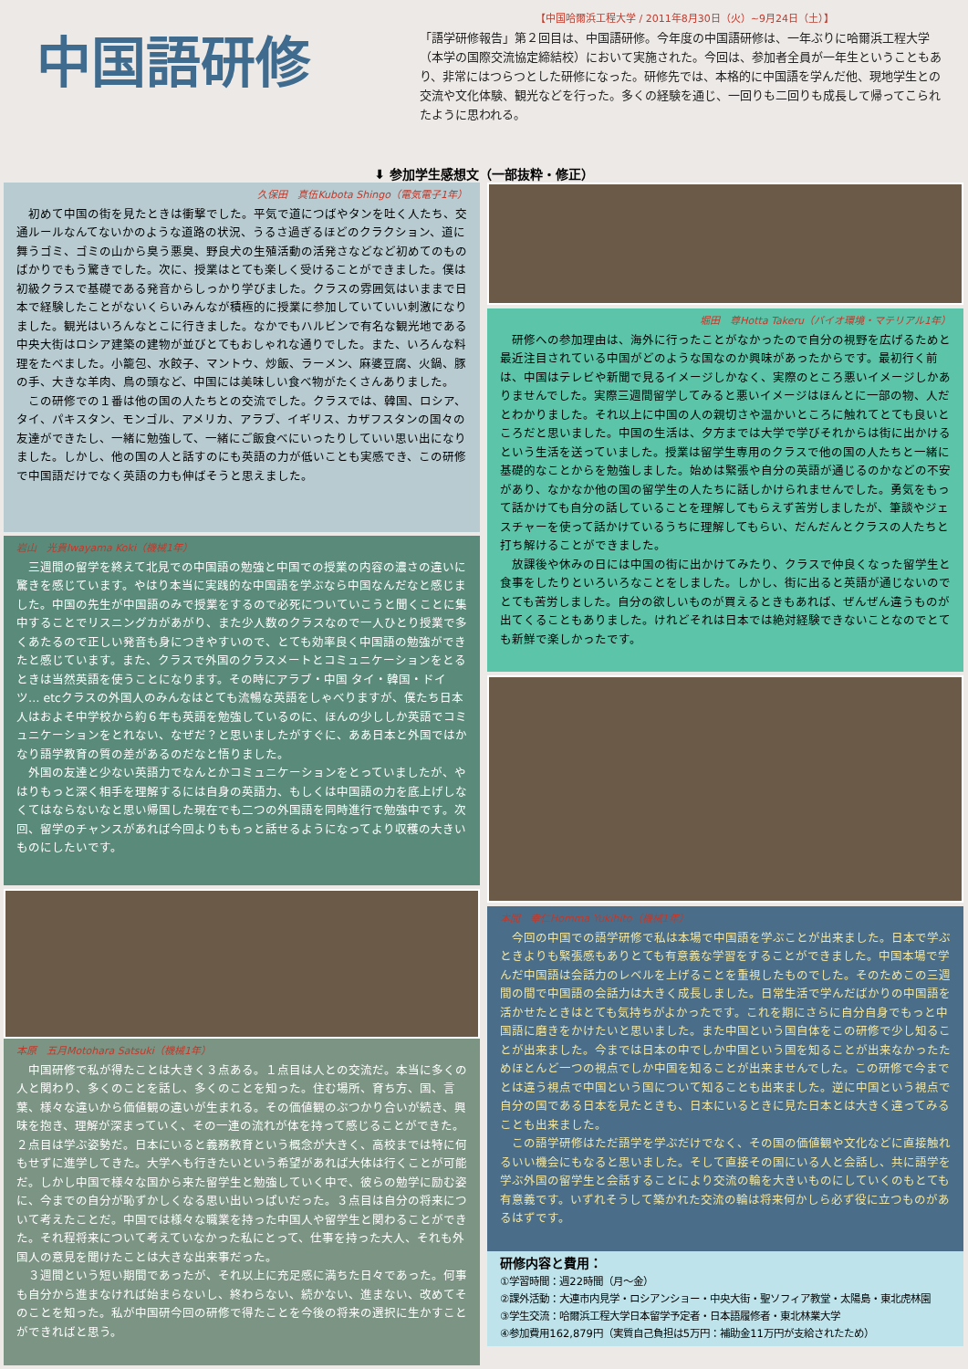中国語研修
【中国哈爾浜工程大学 / 2011年8月30日（火）~9月24日（土）】
「語学研修報告」第２回目は、中国語研修。今年度の中国語研修は、一年ぶりに哈爾浜工程大学（本学の国際交流協定締結校）において実施された。今回は、参加者全員が一年生ということもあり、非常にはつらつとした研修になった。研修先では、本格的に中国語を学んだ他、現地学生との交流や文化体験、観光などを行った。多くの経験を通じ、一回りも二回りも成長して帰ってこられたように思われる。
⬇ 参加学生感想文（一部抜粋・修正）
久保田　真伍Kubota Shingo（電気電子1年）
初めて中国の街を見たときは衝撃でした。平気で道につばやタンを吐く人たち、交通ルールなんてないかのような道路の状況、うるさ過ぎるほどのクラクション、道に舞うゴミ、ゴミの山から臭う悪臭、野良犬の生殖活動の活発さなどなど初めてのものばかりでもう驚きでした。次に、授業はとても楽しく受けることができました。僕は初級クラスで基礎である発音からしっかり学びました。クラスの雰囲気はいままで日本で経験したことがないくらいみんなが積極的に授業に参加していていい刺激になりました。観光はいろんなとこに行きました。なかでもハルビンで有名な観光地である中央大街はロシア建築の建物が並びとてもおしゃれな通りでした。また、いろんな料理をたべました。小籠包、水餃子、マントウ、炒飯、ラーメン、麻婆豆腐、火鍋、豚の手、大きな羊肉、鳥の頭など、中国には美味しい食べ物がたくさんありました。
この研修での１番は他の国の人たちとの交流でした。クラスでは、韓国、ロシア、タイ、パキスタン、モンゴル、アメリカ、アラブ、イギリス、カザフスタンの国々の友達ができたし、一緒に勉強して、一緒にご飯食べにいったりしていい思い出になりました。しかし、他の国の人と話すのにも英語の力が低いことも実感でき、この研修で中国語だけでなく英語の力も伸ばそうと思えました。
岩山　光貴Iwayama Koki（機械1年）
三週間の留学を終えて北見での中国語の勉強と中国での授業の内容の濃さの違いに驚きを感じています。やはり本当に実践的な中国語を学ぶなら中国なんだなと感じました。中国の先生が中国語のみで授業をするので必死についていこうと聞くことに集中することでリスニングカがあがり、また少人数のクラスなので一人ひとり授業で多くあたるので正しい発音も身につきやすいので、とても効率良く中国語の勉強ができたと感じています。また、クラスで外国のクラスメートとコミュニケーションをとるときは当然英語を使うことになります。その時にアラブ・中国 タイ・韓国・ドイツ… etcクラスの外国人のみんなはとても流暢な英語をしゃべりますが、僕たち日本人はおよそ中学校から約６年も英語を勉強しているのに、ほんの少ししか英語でコミュニケーションをとれない、なぜだ？と思いましたがすぐに、ああ日本と外国ではかなり語学教育の質の差があるのだなと悟りました。
外国の友達と少ない英語力でなんとかコミュニケーションをとっていましたが、やはりもっと深く相手を理解するには自身の英語力、もしくは中国語の力を底上げしなくてはならないなと思い帰国した現在でも二つの外国語を同時進行で勉強中です。次回、留学のチャンスがあれば今回よりももっと話せるようになってより収穫の大きいものにしたいです。
本原　五月Motohara Satsuki（機械1年）
中国研修で私が得たことは大きく３点ある。１点目は人との交流だ。本当に多くの人と関わり、多くのことを話し、多くのことを知った。住む場所、育ち方、国、言葉、様々な違いから価値観の違いが生まれる。その価値観のぶつかり合いが続き、興味を抱き、理解が深まっていく、その一連の流れが体を持って感じることができた。２点目は学ぶ姿勢だ。日本にいると義務教育という概念が大きく、高校までは特に何もせずに進学してきた。大学へも行きたいという希望があれば大体は行くことが可能だ。しかし中国で様々な国から来た留学生と勉強していく中で、彼らの勉学に励む姿に、今までの自分が恥ずかしくなる思い出いっぱいだった。３点目は自分の将来について考えたことだ。中国では様々な職業を持った中国人や留学生と関わることができた。それ程将来について考えていなかった私にとって、仕事を持った大人、それも外国人の意見を聞けたことは大きな出来事だった。
３週間という短い期間であったが、それ以上に充足感に満ちた日々であった。何事も自分から進まなければ始まらないし、終わらない、続かない、進まない、改めてそのことを知った。私が中国研今回の研修で得たことを今後の将来の選択に生かすことができればと思う。
堀田　尊Hotta Takeru（バイオ環境・マテリアル1年）
研修への参加理由は、海外に行ったことがなかったので自分の視野を広げるためと最近注目されている中国がどのような国なのか興味があったからです。最初行く前は、中国はテレビや新聞で見るイメージしかなく、実際のところ悪いイメージしかありませんでした。実際三週間留学してみると悪いイメージはほんとに一部の物、人だとわかりました。それ以上に中国の人の親切さや温かいところに触れてとても良いところだと思いました。中国の生活は、夕方までは大学で学びそれからは街に出かけるという生活を送っていました。授業は留学生専用のクラスで他の国の人たちと一緒に基礎的なことからを勉強しました。始めは緊張や自分の英語が通じるのかなどの不安があり、なかなか他の国の留学生の人たちに話しかけられませんでした。勇気をもって話かけても自分の話していることを理解してもらえず苦労しましたが、筆談やジェスチャーを使って話かけているうちに理解してもらい、だんだんとクラスの人たちと打ち解けることができました。
放課後や休みの日には中国の街に出かけてみたり、クラスで仲良くなった留学生と食事をしたりといろいろなことをしました。しかし、街に出ると英語が通じないのでとても苦労しました。自分の欲しいものが買えるときもあれば、ぜんぜん違うものが出てくることもありました。けれどそれは日本では絶対経験できないことなのでとても新鮮で楽しかったです。
本間　幸仁Homma Yukihito（機械1年）
今回の中国での語学研修で私は本場で中国語を学ぶことが出来ました。日本で学ぶときよりも緊張感もありとても有意義な学習をすることができました。中国本場で学んだ中国語は会話力のレベルを上げることを重視したものでした。そのためこの三週間の間で中国語の会話力は大きく成長しました。日常生活で学んだばかりの中国語を活かせたときはとても気持ちがよかったです。これを期にさらに自分自身でもっと中国語に磨きをかけたいと思いました。また中国という国自体をこの研修で少し知ることが出来ました。今までは日本の中でしか中国という国を知ることが出来なかったためほとんど一つの視点でしか中国を知ることが出来ませんでした。この研修で今までとは違う視点で中国という国について知ることも出来ました。逆に中国という視点で自分の国である日本を見たときも、日本にいるときに見た日本とは大きく違ってみることも出来ました。
この語学研修はただ語学を学ぶだけでなく、その国の価値観や文化などに直接触れるいい機会にもなると思いました。そして直接その国にいる人と会話し、共に語学を学ぶ外国の留学生と会話することにより交流の輪を大きいものにしていくのもとても有意義です。いずれそうして築かれた交流の輪は将来何かしら必ず役に立つものがあるはずです。
研修内容と費用：
①学習時間：週22時間（月～金）
②課外活動：大連市内見学・ロシアンショー・中央大街・聖ソフィア教堂・太陽島・東北虎林園
③学生交流：哈爾浜工程大学日本留学予定者・日本語履修者・東北林業大学
④参加費用162,879円（実質自己負担は5万円：補助金11万円が支給されたため）